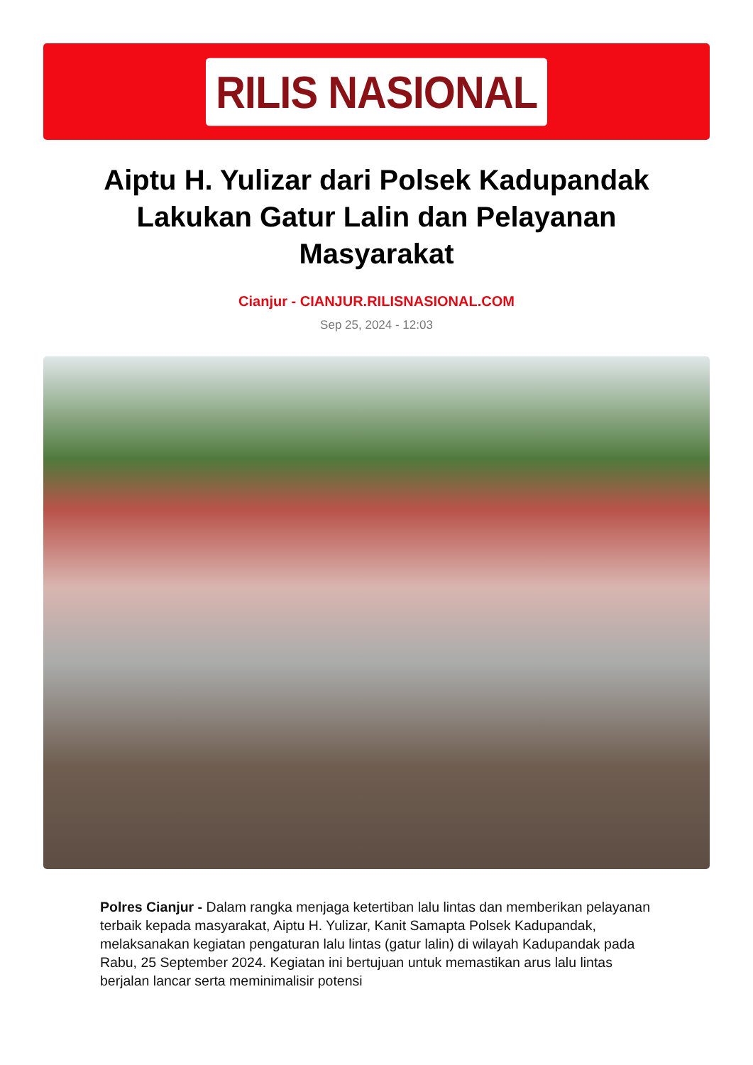RILIS NASIONAL
Aiptu H. Yulizar dari Polsek Kadupandak Lakukan Gatur Lalin dan Pelayanan Masyarakat
Cianjur - CIANJUR.RILISNASIONAL.COM
Sep 25, 2024 - 12:03
Polres Cianjur - Dalam rangka menjaga ketertiban lalu lintas dan memberikan pelayanan terbaik kepada masyarakat, Aiptu H. Yulizar, Kanit Samapta Polsek Kadupandak, melaksanakan kegiatan pengaturan lalu lintas (gatur lalin) di wilayah Kadupandak pada Rabu, 25 September 2024. Kegiatan ini bertujuan untuk memastikan arus lalu lintas berjalan lancar serta meminimalisir potensi